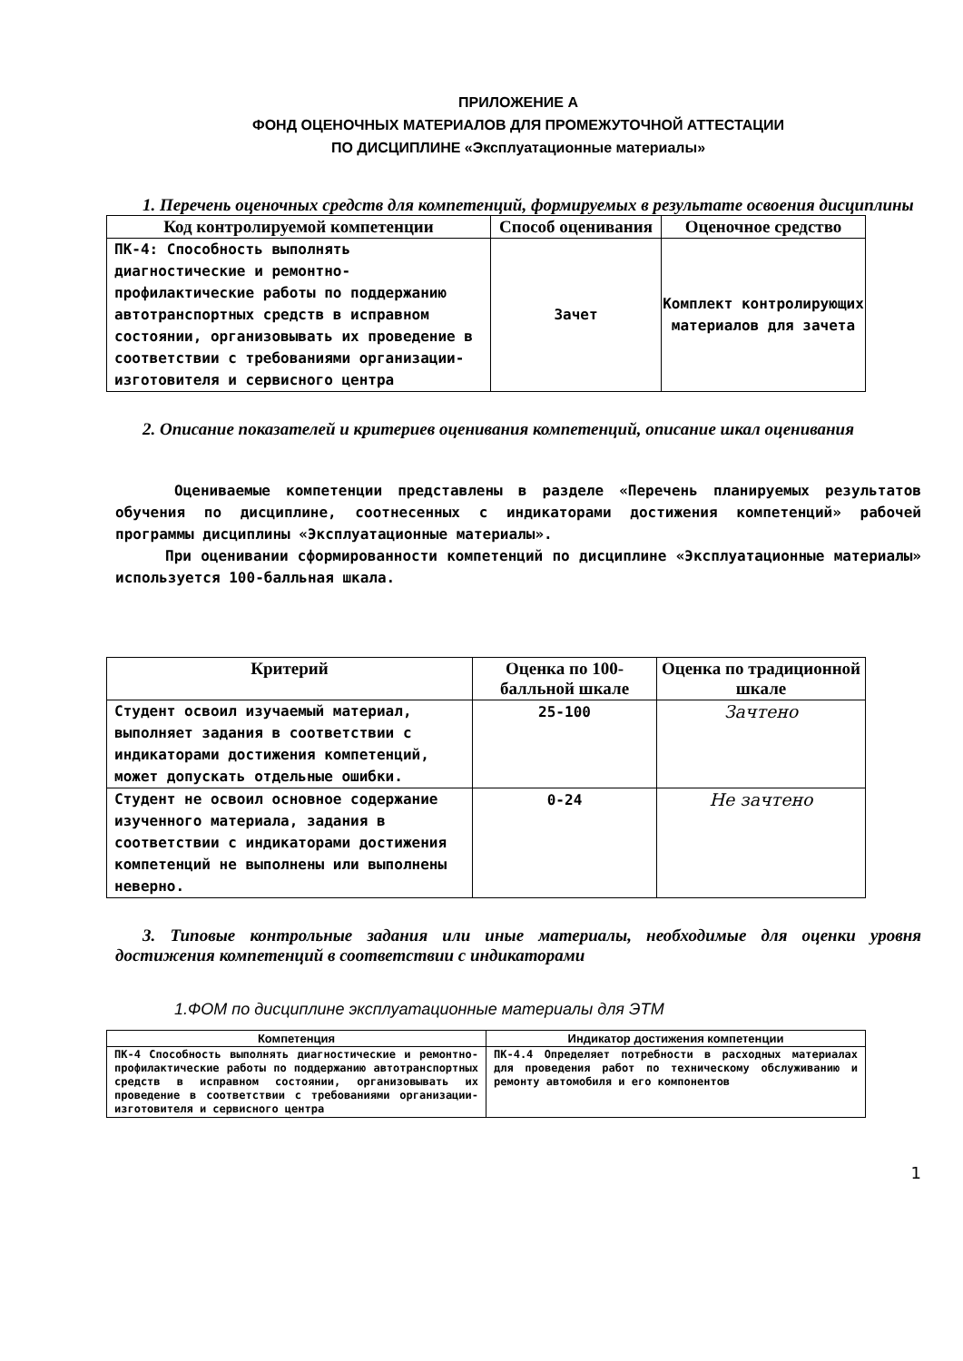ПРИЛОЖЕНИЕ А
ФОНД ОЦЕНОЧНЫХ МАТЕРИАЛОВ ДЛЯ ПРОМЕЖУТОЧНОЙ АТТЕСТАЦИИ
ПО ДИСЦИПЛИНЕ «Эксплуатационные материалы»
1. Перечень оценочных средств для компетенций, формируемых в результате освоения дисциплины
| Код контролируемой компетенции | Способ оценивания | Оценочное средство |
| --- | --- | --- |
| ПК-4: Способность выполнять диагностические и ремонтно-профилактические работы по поддержанию автотранспортных средств в исправном состоянии, организовывать их проведение в соответствии с требованиями организации-изготовителя и сервисного центра | Зачет | Комплект контролирующих материалов для зачета |
2. Описание показателей и критериев оценивания компетенций, описание шкал оценивания
Оцениваемые компетенции представлены в разделе «Перечень планируемых результатов обучения по дисциплине, соотнесенных с индикаторами достижения компетенций» рабочей программы дисциплины «Эксплуатационные материалы».
При оценивании сформированности компетенций по дисциплине «Эксплуатационные материалы» используется 100-балльная шкала.
| Критерий | Оценка по 100-балльной шкале | Оценка по традиционной шкале |
| --- | --- | --- |
| Студент освоил изучаемый материал, выполняет задания в соответствии с индикаторами достижения компетенций, может допускать отдельные ошибки. | 25-100 | Зачтено |
| Студент не освоил основное содержание изученного материала, задания в соответствии с индикаторами достижения компетенций не выполнены или выполнены неверно. | 0-24 | Не зачтено |
3. Типовые контрольные задания или иные материалы, необходимые для оценки уровня достижения компетенций в соответствии с индикаторами
1.ФОМ по дисциплине эксплуатационные материалы для ЭТМ
| Компетенция | Индикатор достижения компетенции |
| --- | --- |
| ПК-4 Способность выполнять диагностические и ремонтно-профилактические работы по поддержанию автотранспортных средств в исправном состоянии, организовывать их проведение в соответствии с требованиями организации-изготовителя и сервисного центра | ПК-4.4 Определяет потребности в расходных материалах для проведения работ по техническому обслуживанию и ремонту автомобиля и его компонентов |
1